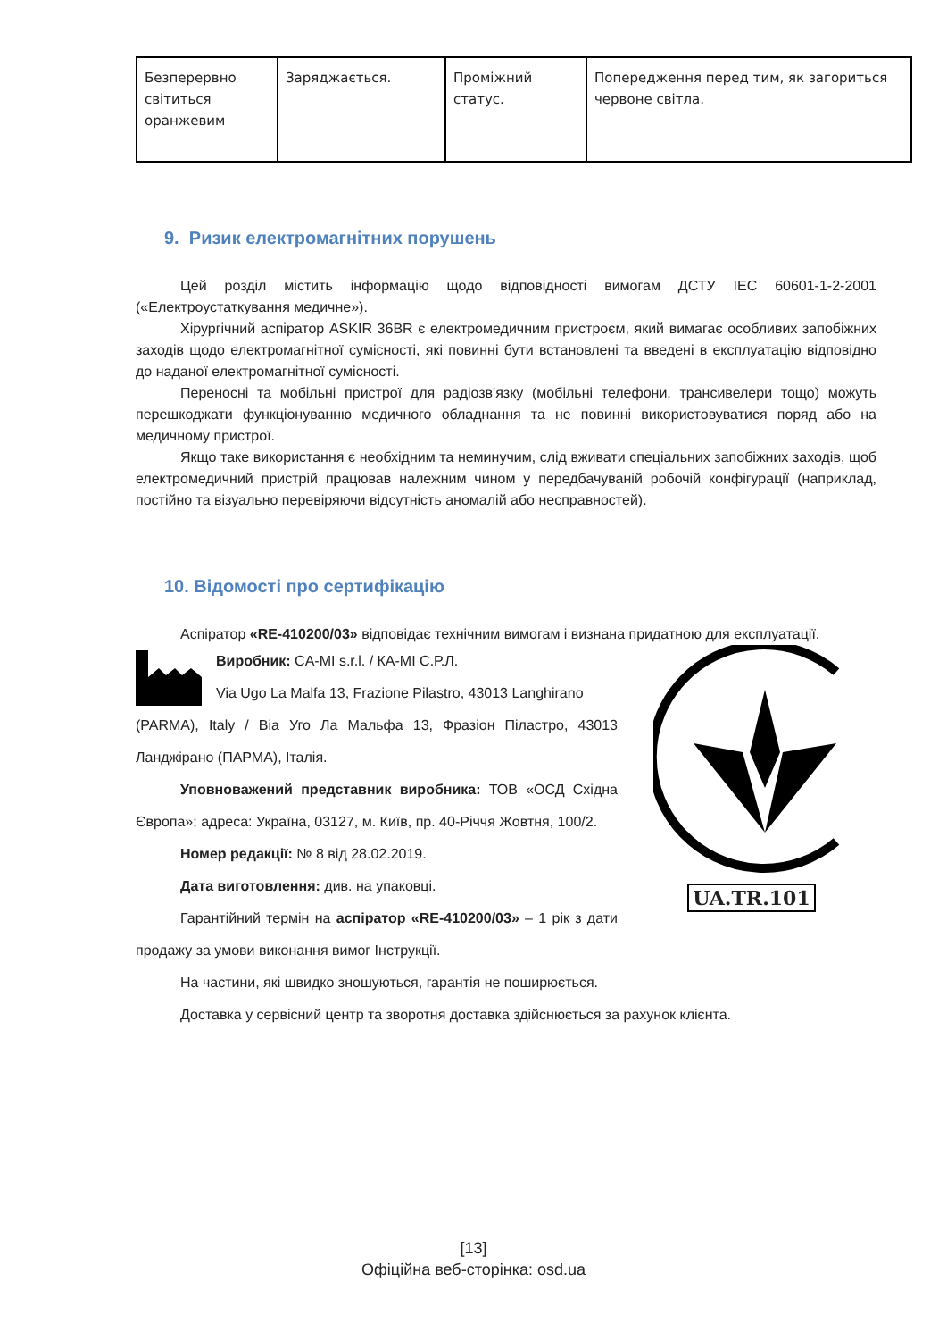| Безперервно світиться оранжевим | Заряджається. | Проміжний статус. | Попередження перед тим, як загориться червоне світла. |
9. Ризик електромагнітних порушень
Цей розділ містить інформацію щодо відповідності вимогам ДСТУ IEC 60601-1-2-2001 («Електроустаткування медичне»).
Хірургічний аспіратор ASKIR 36BR є електромедичним пристроєм, який вимагає особливих запобіжних заходів щодо електромагнітної сумісності, які повинні бути встановлені та введені в експлуатацію відповідно до наданої електромагнітної сумісності.
Переносні та мобільні пристрої для радіозв'язку (мобільні телефони, трансивелери тощо) можуть перешкоджати функціонуванню медичного обладнання та не повинні використовуватися поряд або на медичному пристрої.
Якщо таке використання є необхідним та неминучим, слід вживати спеціальних запобіжних заходів, щоб електромедичний пристрій працював належним чином у передбачуваній робочій конфігурації (наприклад, постійно та візуально перевіряючи відсутність аномалій або несправностей).
10. Відомості про сертифікацію
Аспіратор «RE-410200/03» відповідає технічним вимогам і визнана придатною для експлуатації.
Виробник: CA-MI s.r.l. / КА-МІ С.Р.Л.
Via Ugo La Malfa 13, Frazione Pilastro, 43013 Langhirano
(PARMA), Italy / Віа Уго Ла Мальфа 13, Фразіон Піластро, 43013 Ланджірано (ПАРМА), Італія.
Уповноважений представник виробника: ТОВ «ОСД Східна Європа»; адреса: Україна, 03127, м. Київ, пр. 40-Річчя Жовтня, 100/2.
Номер редакції: № 8 від 28.02.2019.
Дата виготовлення: див. на упаковці.
Гарантійний термін на аспіратор «RE-410200/03» – 1 рік з дати продажу за умови виконання вимог Інструкції.
UA.TR.101
На частини, які швидко зношуються, гарантія не поширюється.
Доставка у сервісний центр та зворотня доставка здійснюється за рахунок клієнта.
[13]
Офіційна веб-сторінка: osd.ua